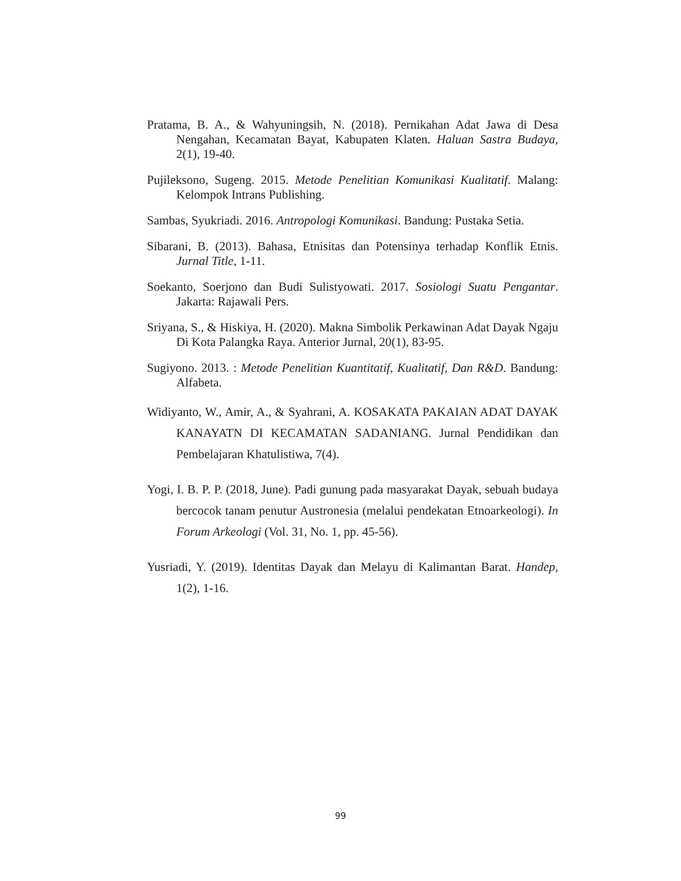Pratama, B. A., & Wahyuningsih, N. (2018). Pernikahan Adat Jawa di Desa Nengahan, Kecamatan Bayat, Kabupaten Klaten. Haluan Sastra Budaya, 2(1), 19-40.
Pujileksono, Sugeng. 2015. Metode Penelitian Komunikasi Kualitatif. Malang: Kelompok Intrans Publishing.
Sambas, Syukriadi. 2016. Antropologi Komunikasi. Bandung: Pustaka Setia.
Sibarani, B. (2013). Bahasa, Etnisitas dan Potensinya terhadap Konflik Etnis. Jurnal Title, 1-11.
Soekanto, Soerjono dan Budi Sulistyowati. 2017. Sosiologi Suatu Pengantar. Jakarta: Rajawali Pers.
Sriyana, S., & Hiskiya, H. (2020). Makna Simbolik Perkawinan Adat Dayak Ngaju Di Kota Palangka Raya. Anterior Jurnal, 20(1), 83-95.
Sugiyono. 2013. : Metode Penelitian Kuantitatif, Kualitatif, Dan R&D. Bandung: Alfabeta.
Widiyanto, W., Amir, A., & Syahrani, A. KOSAKATA PAKAIAN ADAT DAYAK KANAYATN DI KECAMATAN SADANIANG. Jurnal Pendidikan dan Pembelajaran Khatulistiwa, 7(4).
Yogi, I. B. P. P. (2018, June). Padi gunung pada masyarakat Dayak, sebuah budaya bercocok tanam penutur Austronesia (melalui pendekatan Etnoarkeologi). In Forum Arkeologi (Vol. 31, No. 1, pp. 45-56).
Yusriadi, Y. (2019). Identitas Dayak dan Melayu di Kalimantan Barat. Handep, 1(2), 1-16.
99